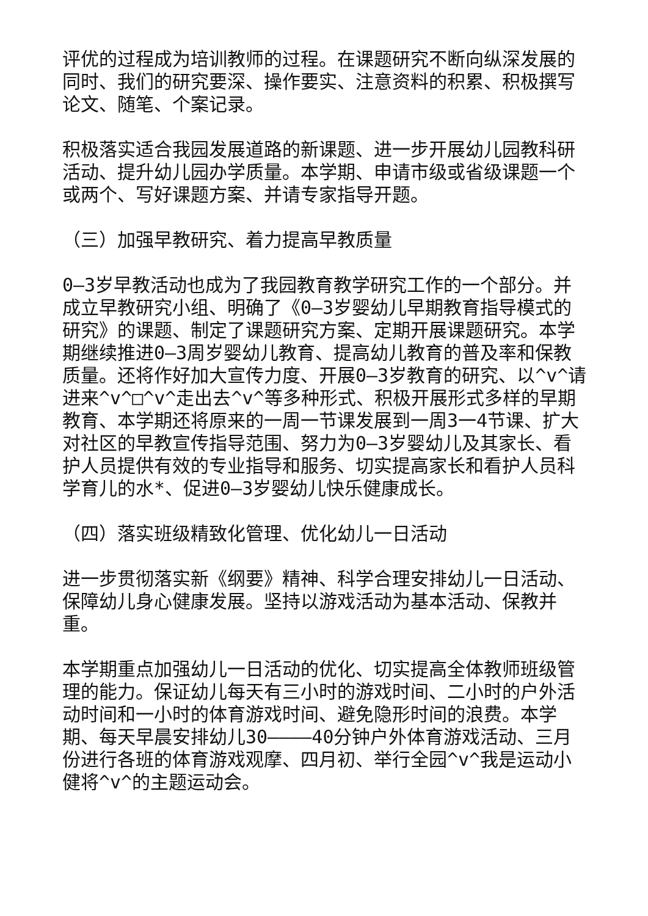评优的过程成为培训教师的过程。在课题研究不断向纵深发展的同时、我们的研究要深、操作要实、注意资料的积累、积极撰写论文、随笔、个案记录。
积极落实适合我园发展道路的新课题、进一步开展幼儿园教科研活动、提升幼儿园办学质量。本学期、申请市级或省级课题一个或两个、写好课题方案、并请专家指导开题。
（三）加强早教研究、着力提高早教质量
0—3岁早教活动也成为了我园教育教学研究工作的一个部分。并成立早教研究小组、明确了《0—3岁婴幼儿早期教育指导模式的研究》的课题、制定了课题研究方案、定期开展课题研究。本学期继续推进0—3周岁婴幼儿教育、提高幼儿教育的普及率和保教质量。还将作好加大宣传力度、开展0—3岁教育的研究、以^v^请进来^v^□^v^走出去^v^等多种形式、积极开展形式多样的早期教育、本学期还将原来的一周一节课发展到一周3一4节课、扩大对社区的早教宣传指导范围、努力为0—3岁婴幼儿及其家长、看护人员提供有效的专业指导和服务、切实提高家长和看护人员科学育儿的水*、促进0—3岁婴幼儿快乐健康成长。
（四）落实班级精致化管理、优化幼儿一日活动
进一步贯彻落实新《纲要》精神、科学合理安排幼儿一日活动、保障幼儿身心健康发展。坚持以游戏活动为基本活动、保教并重。
本学期重点加强幼儿一日活动的优化、切实提高全体教师班级管理的能力。保证幼儿每天有三小时的游戏时间、二小时的户外活动时间和一小时的体育游戏时间、避免隐形时间的浪费。本学期、每天早晨安排幼儿30————40分钟户外体育游戏活动、三月份进行各班的体育游戏观摩、四月初、举行全园^v^我是运动小健将^v^的主题运动会。